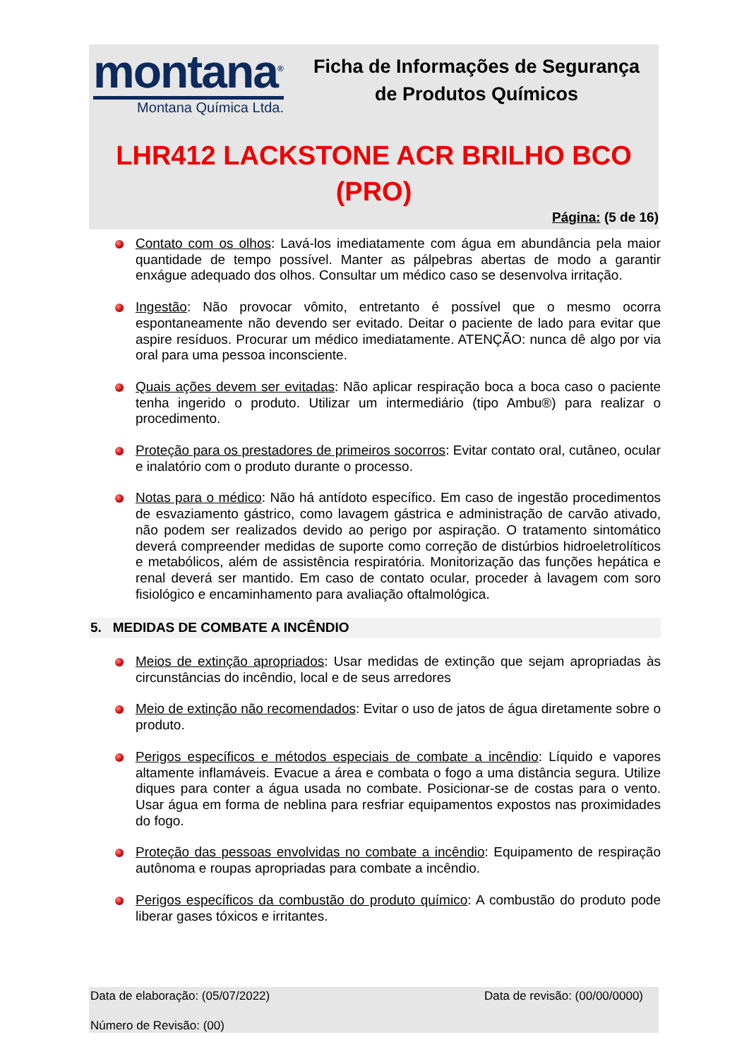montana<sup>®</sup>
Montana Química Ltda.
Ficha de Informações de Segurança de Produtos Químicos
LHR412 LACKSTONE ACR BRILHO BCO (PRO)
Página: (5 de 16)
Contato com os olhos: Lavá-los imediatamente com água em abundância pela maior quantidade de tempo possível. Manter as pálpebras abertas de modo a garantir enxágue adequado dos olhos. Consultar um médico caso se desenvolva irritação.
Ingestão: Não provocar vômito, entretanto é possível que o mesmo ocorra espontaneamente não devendo ser evitado. Deitar o paciente de lado para evitar que aspire resíduos. Procurar um médico imediatamente. ATENÇÃO: nunca dê algo por via oral para uma pessoa inconsciente.
Quais ações devem ser evitadas: Não aplicar respiração boca a boca caso o paciente tenha ingerido o produto. Utilizar um intermediário (tipo Ambu®) para realizar o procedimento.
Proteção para os prestadores de primeiros socorros: Evitar contato oral, cutâneo, ocular e inalatório com o produto durante o processo.
Notas para o médico: Não há antídoto específico. Em caso de ingestão procedimentos de esvaziamento gástrico, como lavagem gástrica e administração de carvão ativado, não podem ser realizados devido ao perigo por aspiração. O tratamento sintomático deverá compreender medidas de suporte como correção de distúrbios hidroeletrolíticos e metabólicos, além de assistência respiratória. Monitorização das funções hepática e renal deverá ser mantido. Em caso de contato ocular, proceder à lavagem com soro fisiológico e encaminhamento para avaliação oftalmológica.
5. MEDIDAS DE COMBATE A INCÊNDIO
Meios de extinção apropriados: Usar medidas de extinção que sejam apropriadas às circunstâncias do incêndio, local e de seus arredores
Meio de extinção não recomendados: Evitar o uso de jatos de água diretamente sobre o produto.
Perigos específicos e métodos especiais de combate a incêndio: Líquido e vapores altamente inflamáveis. Evacue a área e combata o fogo a uma distância segura. Utilize diques para conter a água usada no combate. Posicionar-se de costas para o vento. Usar água em forma de neblina para resfriar equipamentos expostos nas proximidades do fogo.
Proteção das pessoas envolvidas no combate a incêndio: Equipamento de respiração autônoma e roupas apropriadas para combate a incêndio.
Perigos específicos da combustão do produto químico: A combustão do produto pode liberar gases tóxicos e irritantes.
Data de elaboração: (05/07/2022) Data de revisão: (00/00/0000)
Número de Revisão: (00)